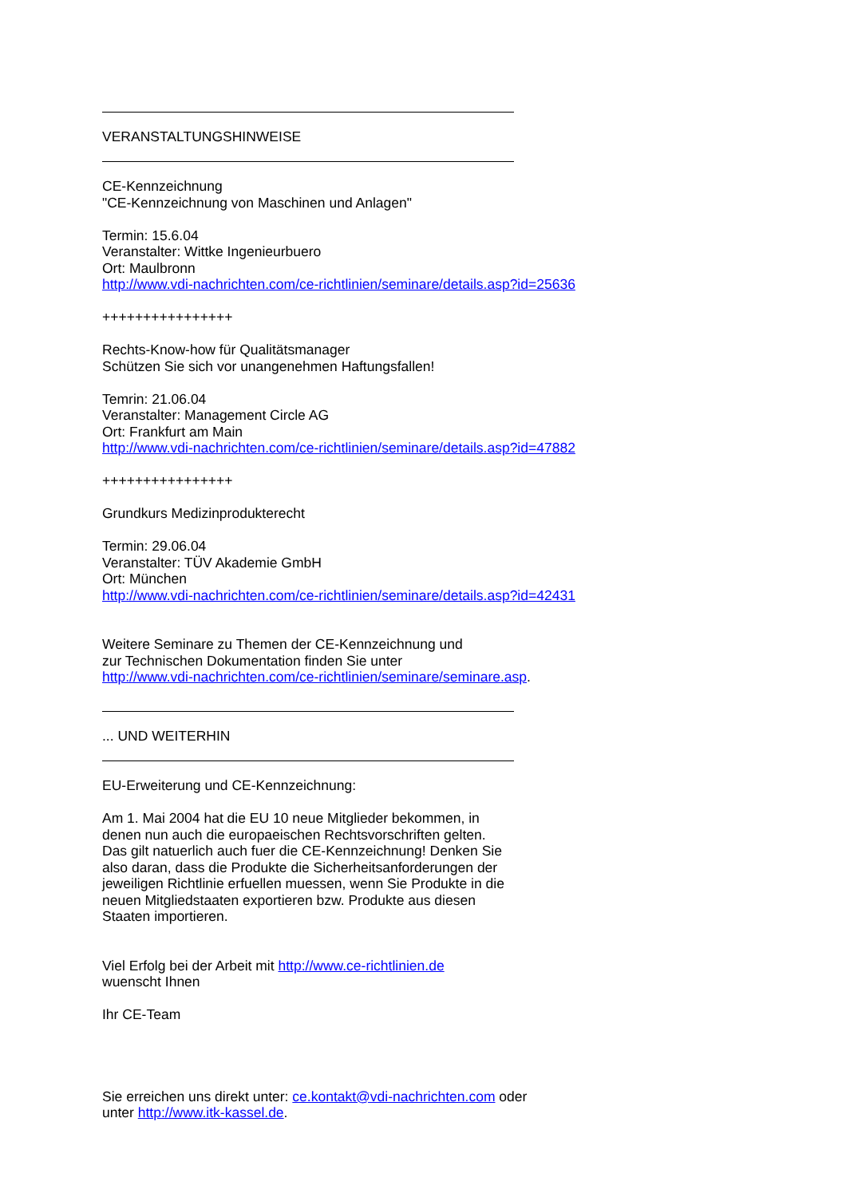VERANSTALTUNGSHINWEISE
CE-Kennzeichnung
"CE-Kennzeichnung von Maschinen und Anlagen"
Termin: 15.6.04
Veranstalter: Wittke Ingenieurbuero
Ort: Maulbronn
http://www.vdi-nachrichten.com/ce-richtlinien/seminare/details.asp?id=25636
++++++++++++++++
Rechts-Know-how für Qualitätsmanager
Schützen Sie sich vor unangenehmen Haftungsfallen!
Temrin: 21.06.04
Veranstalter: Management Circle AG
Ort: Frankfurt am Main
http://www.vdi-nachrichten.com/ce-richtlinien/seminare/details.asp?id=47882
++++++++++++++++
Grundkurs Medizinprodukterecht
Termin: 29.06.04
Veranstalter: TÜV Akademie GmbH
Ort: München
http://www.vdi-nachrichten.com/ce-richtlinien/seminare/details.asp?id=42431
Weitere Seminare zu Themen der CE-Kennzeichnung und
zur Technischen Dokumentation finden Sie unter
http://www.vdi-nachrichten.com/ce-richtlinien/seminare/seminare.asp.
... UND WEITERHIN
EU-Erweiterung und CE-Kennzeichnung:
Am 1. Mai 2004 hat die EU 10 neue Mitglieder bekommen, in
denen nun auch die europaeischen Rechtsvorschriften gelten.
Das gilt natuerlich auch fuer die CE-Kennzeichnung! Denken Sie
also daran, dass die Produkte die Sicherheitsanforderungen der
jeweiligen Richtlinie erfuellen muessen, wenn Sie Produkte in die
neuen Mitgliedstaaten exportieren bzw. Produkte aus diesen
Staaten importieren.
Viel Erfolg bei der Arbeit mit http://www.ce-richtlinien.de
wuenscht Ihnen
Ihr CE-Team
Sie erreichen uns direkt unter: ce.kontakt@vdi-nachrichten.com oder
unter http://www.itk-kassel.de.